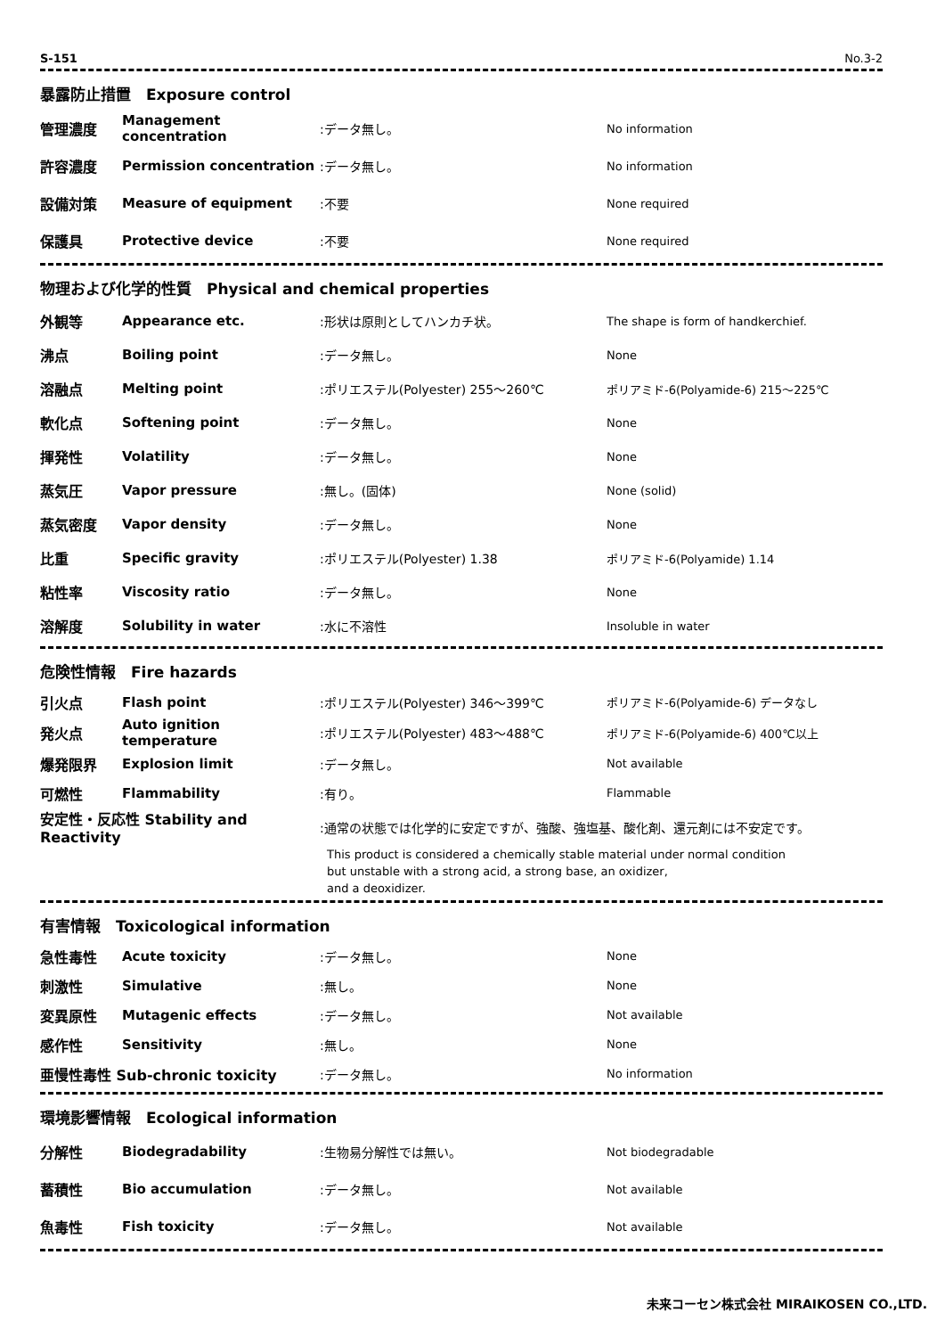S-151 No.3-2
暴露防止措置　Exposure control
| 管理濃度 | Management concentration | :データ無し。 | No information |
| 許容濃度 | Permission concentration | :データ無し。 | No information |
| 設備対策 | Measure of equipment | :不要 | None required |
| 保護具 | Protective device | :不要 | None required |
物理および化学的性質　Physical and chemical properties
| 外観等 | Appearance etc. | :形状は原則としてハンカチ状。 | The shape is form of handkerchief. |
| 沸点 | Boiling point | :データ無し。 | None |
| 溶融点 | Melting point | :ポリエステル(Polyester) 255～260℃ | ポリアミド-6(Polyamide-6) 215～225℃ |
| 軟化点 | Softening point | :データ無し。 | None |
| 揮発性 | Volatility | :データ無し。 | None |
| 蒸気圧 | Vapor pressure | :無し。(固体) | None (solid) |
| 蒸気密度 | Vapor density | :データ無し。 | None |
| 比重 | Specific gravity | :ポリエステル(Polyester) 1.38 | ポリアミド-6(Polyamide) 1.14 |
| 粘性率 | Viscosity ratio | :データ無し。 | None |
| 溶解度 | Solubility in water | :水に不溶性 | Insoluble in water |
危険性情報　Fire hazards
| 引火点 | Flash point | :ポリエステル(Polyester) 346～399℃ | ポリアミド-6(Polyamide-6) データなし |
| 発火点 | Auto ignition temperature | :ポリエステル(Polyester) 483～488℃ | ポリアミド-6(Polyamide-6) 400℃以上 |
| 爆発限界 | Explosion limit | :データ無し。 | Not available |
| 可燃性 | Flammability | :有り。 | Flammable |
| 安定性・反応性 Stability and Reactivity | | :通常の状態では化学的に安定ですが、強酸、強塩基、酸化剤、還元剤には不安定です。 | |
This product is considered a chemically stable material under normal condition
but unstable with a strong acid, a strong base, an oxidizer,
and a deoxidizer.
有害情報　Toxicological information
| 急性毒性 | Acute toxicity | :データ無し。 | None |
| 刺激性 | Simulative | :無し。 | None |
| 変異原性 | Mutagenic effects | :データ無し。 | Not available |
| 感作性 | Sensitivity | :無し。 | None |
| 亜慢性毒性 Sub-chronic toxicity | | :データ無し。 | No information |
環境影響情報　Ecological information
| 分解性 | Biodegradability | :生物易分解性では無い。 | Not biodegradable |
| 蓄積性 | Bio accumulation | :データ無し。 | Not available |
| 魚毒性 | Fish toxicity | :データ無し。 | Not available |
未来コーセン株式会社 MIRAIKOSEN CO.,LTD.